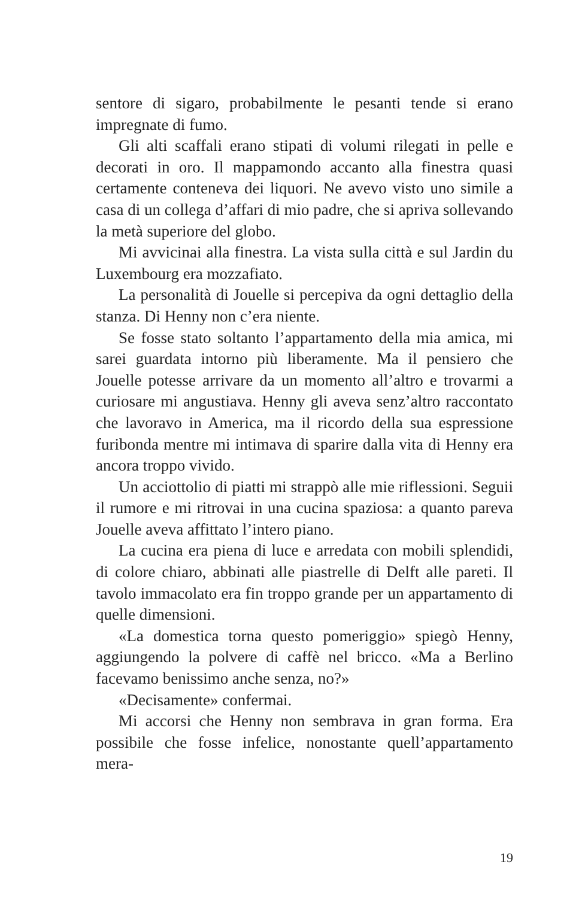sentore di sigaro, probabilmente le pesanti tende si erano impregnate di fumo.
Gli alti scaffali erano stipati di volumi rilegati in pelle e decorati in oro. Il mappamondo accanto alla finestra quasi certamente conteneva dei liquori. Ne avevo visto uno simile a casa di un collega d’affari di mio padre, che si apriva sollevando la metà superiore del globo.
Mi avvicinai alla finestra. La vista sulla città e sul Jardin du Luxembourg era mozzafiato.
La personalità di Jouelle si percepiva da ogni dettaglio della stanza. Di Henny non c’era niente.
Se fosse stato soltanto l’appartamento della mia amica, mi sarei guardata intorno più liberamente. Ma il pensiero che Jouelle potesse arrivare da un momento all’altro e trovarmi a curiosare mi angustiava. Henny gli aveva senz’altro raccontato che lavoravo in America, ma il ricordo della sua espressione furibonda mentre mi intimava di sparire dalla vita di Henny era ancora troppo vivido.
Un acciottolio di piatti mi strappò alle mie riflessioni. Seguii il rumore e mi ritrovai in una cucina spaziosa: a quanto pareva Jouelle aveva affittato l’intero piano.
La cucina era piena di luce e arredata con mobili splendidi, di colore chiaro, abbinati alle piastrelle di Delft alle pareti. Il tavolo immacolato era fin troppo grande per un appartamento di quelle dimensioni.
«La domestica torna questo pomeriggio» spiegò Henny, aggiungendo la polvere di caffè nel bricco. «Ma a Berlino facevamo benissimo anche senza, no?»
«Decisamente» confermai.
Mi accorsi che Henny non sembrava in gran forma. Era possibile che fosse infelice, nonostante quell’appartamento mera-
19